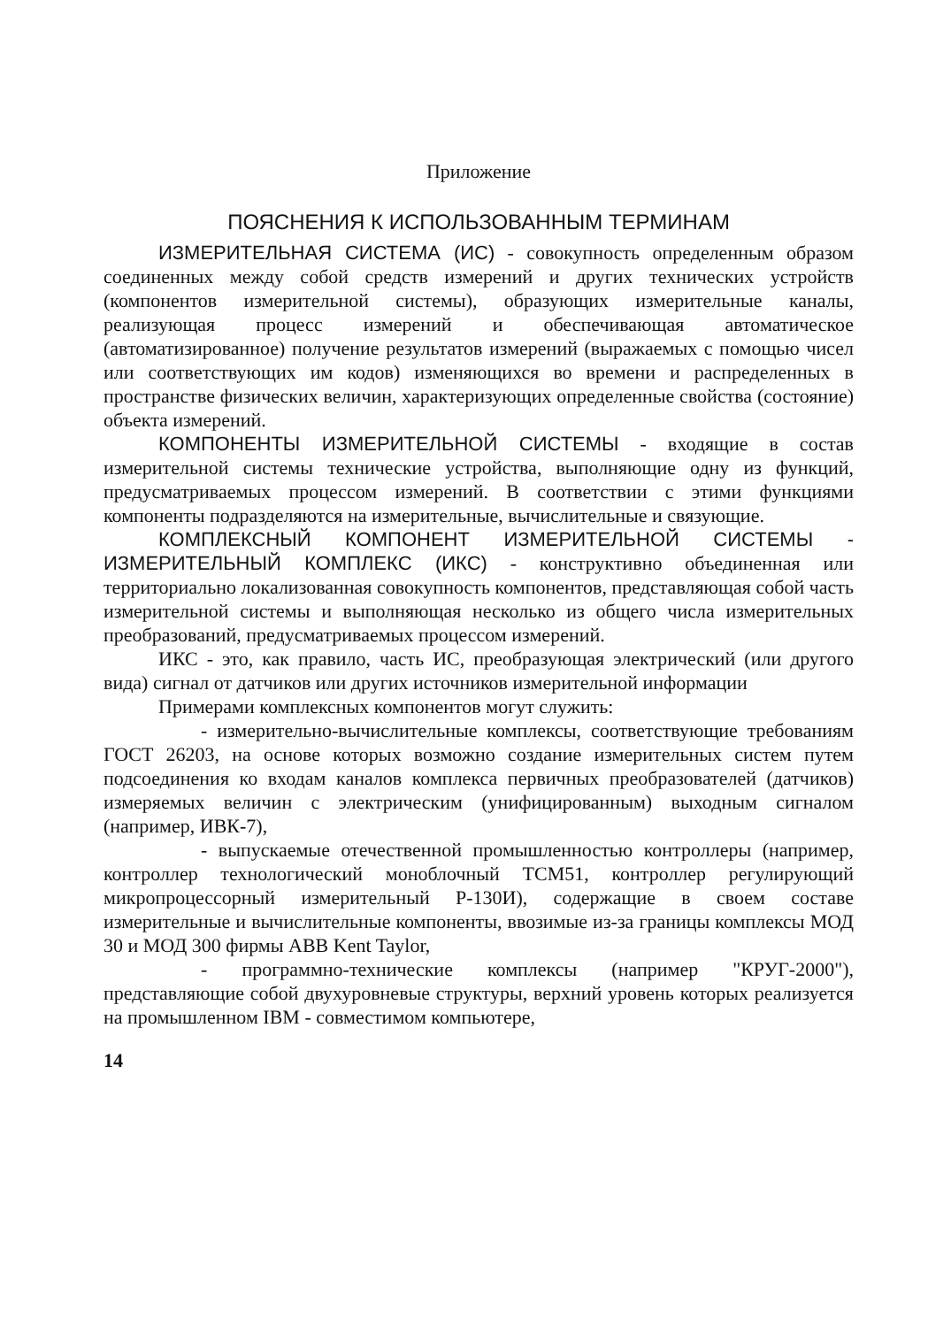Приложение
ПОЯСНЕНИЯ К ИСПОЛЬЗОВАННЫМ ТЕРМИНАМ
ИЗМЕРИТЕЛЬНАЯ СИСТЕМА (ИС) - совокупность определенным образом соединенных между собой средств измерений и других технических устройств (компонентов измерительной системы), образующих измерительные каналы, реализующая процесс измерений и обеспечивающая автоматическое (автоматизированное) получение результатов измерений (выражаемых с помощью чисел или соответствующих им кодов) изменяющихся во времени и распределенных в пространстве физических величин, характеризующих определенные свойства (состояние) объекта измерений.
КОМПОНЕНТЫ ИЗМЕРИТЕЛЬНОЙ СИСТЕМЫ - входящие в состав измерительной системы технические устройства, выполняющие одну из функций, предусматриваемых процессом измерений. В соответствии с этими функциями компоненты подразделяются на измерительные, вычислительные и связующие.
КОМПЛЕКСНЫЙ КОМПОНЕНТ ИЗМЕРИТЕЛЬНОЙ СИСТЕМЫ - ИЗМЕРИТЕЛЬНЫЙ КОМПЛЕКС (ИКС) - конструктивно объединенная или территориально локализованная совокупность компонентов, представляющая собой часть измерительной системы и выполняющая несколько из общего числа измерительных преобразований, предусматриваемых процессом измерений.
ИКС - это, как правило, часть ИС, преобразующая электрический (или другого вида) сигнал от датчиков или других источников измерительной информации
Примерами комплексных компонентов могут служить:
- измерительно-вычислительные комплексы, соответствующие требованиям ГОСТ 26203, на основе которых возможно создание измерительных систем путем подсоединения ко входам каналов комплекса первичных преобразователей (датчиков) измеряемых величин с электрическим (унифицированным) выходным сигналом (например, ИВК-7),
- выпускаемые отечественной промышленностью контроллеры (например, контроллер технологический моноблочный ТСМ51, контроллер регулирующий микропроцессорный измерительный Р-130И), содержащие в своем составе измерительные и вычислительные компоненты, ввозимые из-за границы комплексы МОД 30 и МОД 300 фирмы ABB Kent Taylor,
- программно-технические комплексы (например "КРУГ-2000"), представляющие собой двухуровневые структуры, верхний уровень которых реализуется на промышленном IBM - совместимом компьютере,
14